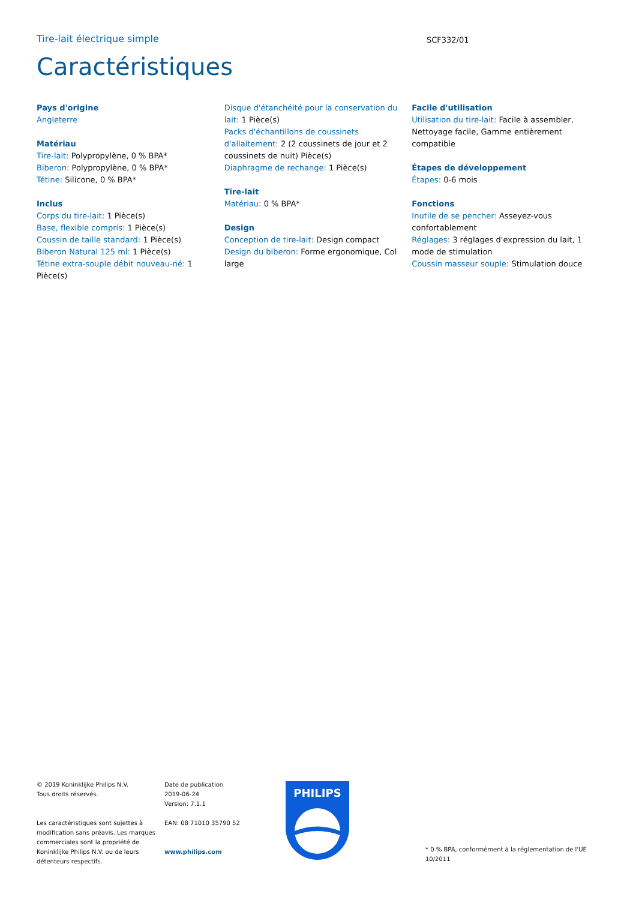Tire-lait électrique simple
SCF332/01
Caractéristiques
Pays d'origine
Angleterre
Matériau
Tire-lait: Polypropylène, 0 % BPA*
Biberon: Polypropylène, 0 % BPA*
Tétine: Silicone, 0 % BPA*
Inclus
Corps du tire-lait: 1 Pièce(s)
Base, flexible compris: 1 Pièce(s)
Coussin de taille standard: 1 Pièce(s)
Biberon Natural 125 ml: 1 Pièce(s)
Tétine extra-souple débit nouveau-né: 1 Pièce(s)
Disque d'étanchéité pour la conservation du lait: 1 Pièce(s)
Packs d'échantillons de coussinets d'allaitement: 2 (2 coussinets de jour et 2 coussinets de nuit) Pièce(s)
Diaphragme de rechange: 1 Pièce(s)
Tire-lait
Matériau: 0 % BPA*
Design
Conception de tire-lait: Design compact
Design du biberon: Forme ergonomique, Col large
Facile d'utilisation
Utilisation du tire-lait: Facile à assembler, Nettoyage facile, Gamme entièrement compatible
Étapes de développement
Étapes: 0-6 mois
Fonctions
Inutile de se pencher: Asseyez-vous confortablement
Réglages: 3 réglages d'expression du lait, 1 mode de stimulation
Coussin masseur souple: Stimulation douce
© 2019 Koninklijke Philips N.V.
Tous droits réservés.
Les caractéristiques sont sujettes à modification sans préavis. Les marques commerciales sont la propriété de Koninklijke Philips N.V. ou de leurs détenteurs respectifs.
Date de publication
2019-06-24
Version: 7.1.1
EAN: 08 71010 35790 52
www.philips.com
PHILIPS
* 0 % BPA, conformément à la réglementation de l'UE 10/2011